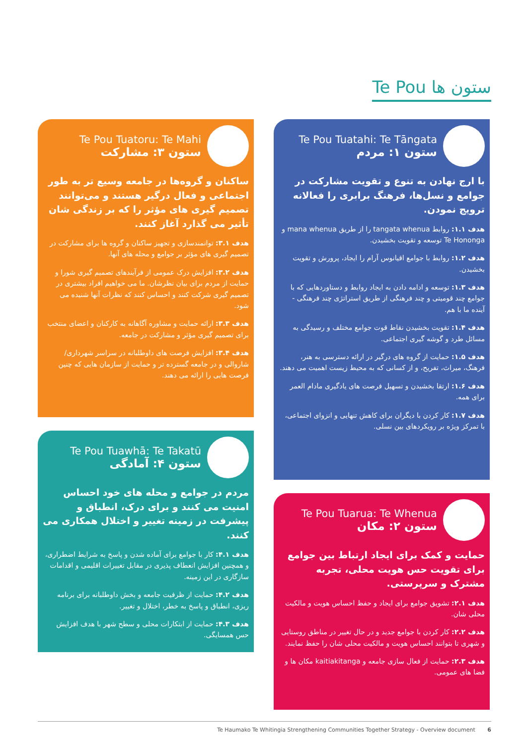Te Pou ستون ها
Te Pou Tuatahi: Te Tāngata
ستون ۱: مردم
با ارج نهادن به تنوع و تقویت مشارکت در جوامع و نسل‌ها، فرهنگ برابری را فعالانه ترویج نمودن.
هدف ۱.۱: روابط tangata whenua را از طریق mana whenua و Te Hononga توسعه و تقویت بخشیدن.
هدف ۱.۲: روابط با جوامع اقیانوس آرام را ایجاد، پرورش و تقویت بخشیدن.
هدف ۱.۳: توسعه و ادامه دادن به ایجاد روابط و دستاوردهایی که با جوامع چند قومیتی و چند فرهنگی از طریق استراتژی چند فرهنگی - آینده ما با هم.
هدف ۱.۴: تقویت بخشیدن نقاط قوت جوامع مختلف و رسیدگی به مسائل طرد و گوشه گیری اجتماعی.
هدف ۱.۵: حمایت از گروه های درگیر در ارائه دسترسی به هنر، فرهنگ، میراث، تفریح، و از کسانی که به محیط زیست اهمیت می دهند.
هدف ۱.۶: ارتقا بخشیدن و تسهیل فرصت های یادگیری مادام العمر برای همه.
هدف ۱.۷: کار کردن با دیگران برای کاهش تنهایی و انزوای اجتماعی، با تمرکز ویژه بر رویکردهای بین نسلی.
Te Pou Tuarua: Te Whenua
ستون ۲: مکان
حمایت و کمک برای ایجاد ارتباط بین جوامع برای تقویت حس هویت محلی، تجربه مشترک و سرپرستی.
هدف ۲.۱: تشویق جوامع برای ایجاد و حفظ احساس هویت و مالکیت محلی شان.
هدف ۲.۲: کار کردن با جوامع جدید و در حال تغییر در مناطق روستایی و شهری تا بتوانند احساس هویت و مالکیت محلی شان را حفظ نمایند.
هدف ۲.۳: حمایت از فعال سازی جامعه و kaitiakitanga مکان ها و فضا های عمومی.
Te Pou Tuatoru: Te Mahi
ستون ۳: مشارکت
ساکنان و گروه‌ها در جامعه وسیع تر به طور اجتماعی و فعال درگیر هستند و می‌توانند تصمیم گیری های مؤثر را که بر زندگی شان تأثیر می گذارد آغاز کنند.
هدف ۳.۱: توانمندسازی و تجهیز ساکنان و گروه ها برای مشارکت در تصمیم گیری های مؤثر بر جوامع و محله های آنها.
هدف ۳.۲: افزایش درک عمومی از فرآیندهای تصمیم گیری شورا و حمایت از مردم برای بیان نظرشان. ما می خواهیم افراد بیشتری در تصمیم گیری شرکت کنند و احساس کنند که نظرات آنها شنیده می شود.
هدف ۳.۳: ارائه حمایت و مشاوره آگاهانه به کارکنان و اعضای منتخب برای تصمیم گیری مؤثر و مشارکت در جامعه.
هدف ۳.۴: افزایش فرصت های داوطلبانه در سراسر شهرداری/شاروالی و در جامعه گسترده تر و حمایت از سازمان هایی که چنین فرصت هایی را ارائه می دهند.
Te Pou Tuawhā: Te Takatū
ستون ۴: آمادگی
مردم در جوامع و محله های خود احساس امنیت می کنند و برای درک، انطباق و پیشرفت در زمینه تغییر و اختلال همکاری می کنند.
هدف ۴.۱: کار با جوامع برای آماده شدن و پاسخ به شرایط اضطراری، و همچنین افزایش انعطاف پذیری در مقابل تغییرات اقلیمی و اقدامات سازگاری در این زمینه.
هدف ۴.۲: حمایت از ظرفیت جامعه و بخش داوطلبانه برای برنامه ریزی، انطباق و پاسخ به خطر، اختلال و تغییر.
هدف ۴.۳: حمایت از ابتکارات محلی و سطح شهر با هدف افزایش حس همسایگی.
Te Haumako Te Whitingia Strengthening Communities Together Strategy - Overview document 6